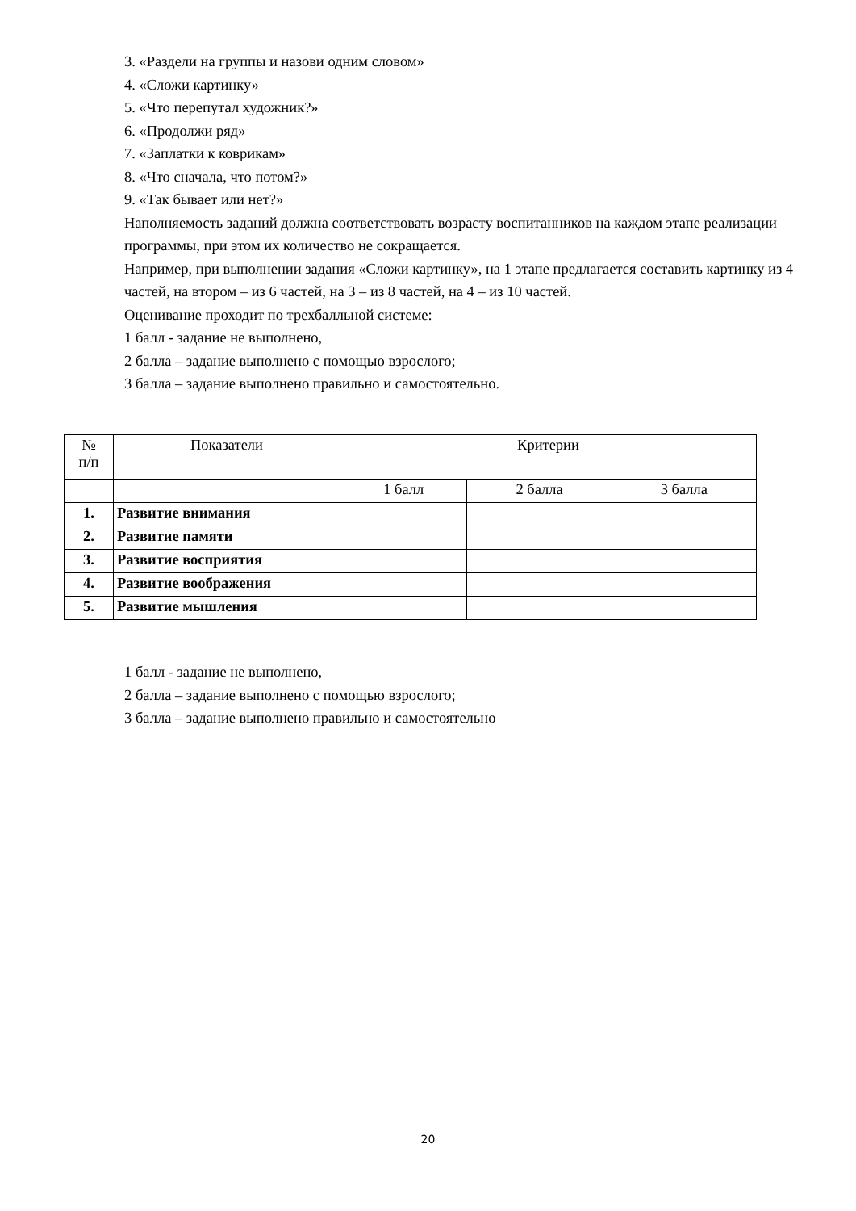3. «Раздели на группы и назови одним словом»
4. «Сложи картинку»
5. «Что перепутал художник?»
6. «Продолжи ряд»
7. «Заплатки к коврикам»
8. «Что сначала, что потом?»
9. «Так бывает или нет?»
Наполняемость заданий должна соответствовать возрасту воспитанников на каждом этапе реализации программы, при этом их количество не сокращается.
Например, при выполнении задания «Сложи картинку», на 1 этапе предлагается составить картинку из 4 частей, на втором – из 6 частей, на 3 – из 8 частей, на 4 – из 10 частей.
Оценивание проходит по трехбалльной системе:
1 балл - задание не выполнено,
2 балла – задание выполнено с помощью взрослого;
3 балла – задание выполнено правильно и самостоятельно.
| № п/п | Показатели | Критерии | | |
| --- | --- | --- | --- | --- |
| | | 1 балл | 2 балла | 3 балла |
| 1. | Развитие внимания | | | |
| 2. | Развитие памяти | | | |
| 3. | Развитие восприятия | | | |
| 4. | Развитие воображения | | | |
| 5. | Развитие мышления | | | |
1 балл - задание не выполнено,
2 балла – задание выполнено с помощью взрослого;
3 балла – задание выполнено правильно и самостоятельно
20